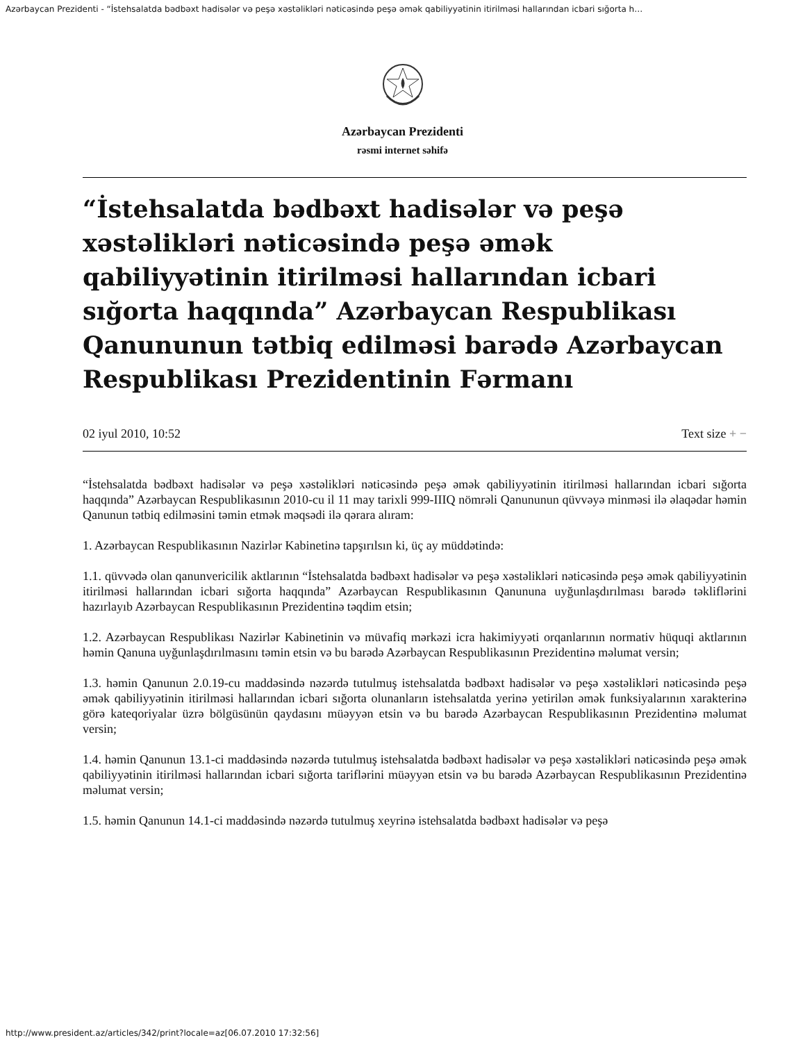Azərbaycan Prezidenti - “İstehsalatda bədbəxt hadisələr və peşə xəstəlikləri nəticəsində peşə əmək qabiliyyətinin itirilməsi hallarından icbari sığorta h…
Azərbaycan Prezidenti
rəsmi internet səhifə
“İstehsalatda bədbəxt hadisələr və peşə xəstəlikləri nəticəsində peşə əmək qabiliyyətinin itirilməsi hallarından icbari sığorta haqqında” Azərbaycan Respublikası Qanununun tətbiq edilməsi barədə Azərbaycan Respublikası Prezidentinin Fərmanı
02 iyul 2010, 10:52 Text size + −
“İstehsalatda bədbəxt hadisələr və peşə xəstəlikləri nəticəsində peşə əmək qabiliyyətinin itirilməsi hallarından icbari sığorta haqqında” Azərbaycan Respublikasının 2010-cu il 11 may tarixli 999-IIIQ nömrəli Qanununun qüvvəyə minməsi ilə əlaqədar həmin Qanunun tətbiq edilməsini təmin etmək məqsədi ilə qərara alıram:
1. Azərbaycan Respublikasının Nazirlər Kabinetinə tapşırılsın ki, üç ay müddətində:
1.1. qüvvədə olan qanunvericilik aktlarının “İstehsalatda bədbəxt hadisələr və peşə xəstəlikləri nəticəsində peşə əmək qabiliyyətinin itirilməsi hallarından icbari sığorta haqqında” Azərbaycan Respublikasının Qanununa uyğunlaşdırılması barədə təkliflərini hazırlayıb Azərbaycan Respublikasının Prezidentinə təqdim etsin;
1.2. Azərbaycan Respublikası Nazirlər Kabinetinin və müvafiq mərkəzi icra hakimiyyəti orqanlarının normativ hüquqi aktlarının həmin Qanuna uyğunlaşdırılmasını təmin etsin və bu barədə Azərbaycan Respublikasının Prezidentinə məlumat versin;
1.3. həmin Qanunun 2.0.19-cu maddəsində nəzərdə tutulmuş istehsalatda bədbəxt hadisələr və peşə xəstəlikləri nəticəsində peşə əmək qabiliyyətinin itirilməsi hallarından icbari sığorta olunanların istehsalatda yerinə yetirilən əmək funksiyalarının xarakterinə görə kateqoriyalar üzrə bölgüsünün qaydasını müəyyən etsin və bu barədə Azərbaycan Respublikasının Prezidentinə məlumat versin;
1.4. həmin Qanunun 13.1-ci maddəsində nəzərdə tutulmuş istehsalatda bədbəxt hadisələr və peşə xəstəlikləri nəticəsində peşə əmək qabiliyyətinin itirilməsi hallarından icbari sığorta tariflərini müəyyən etsin və bu barədə Azərbaycan Respublikasının Prezidentinə məlumat versin;
1.5. həmin Qanunun 14.1-ci maddəsində nəzərdə tutulmuş xeyrinə istehsalatda bədbəxt hadisələr və peşə
http://www.president.az/articles/342/print?locale=az[06.07.2010 17:32:56]